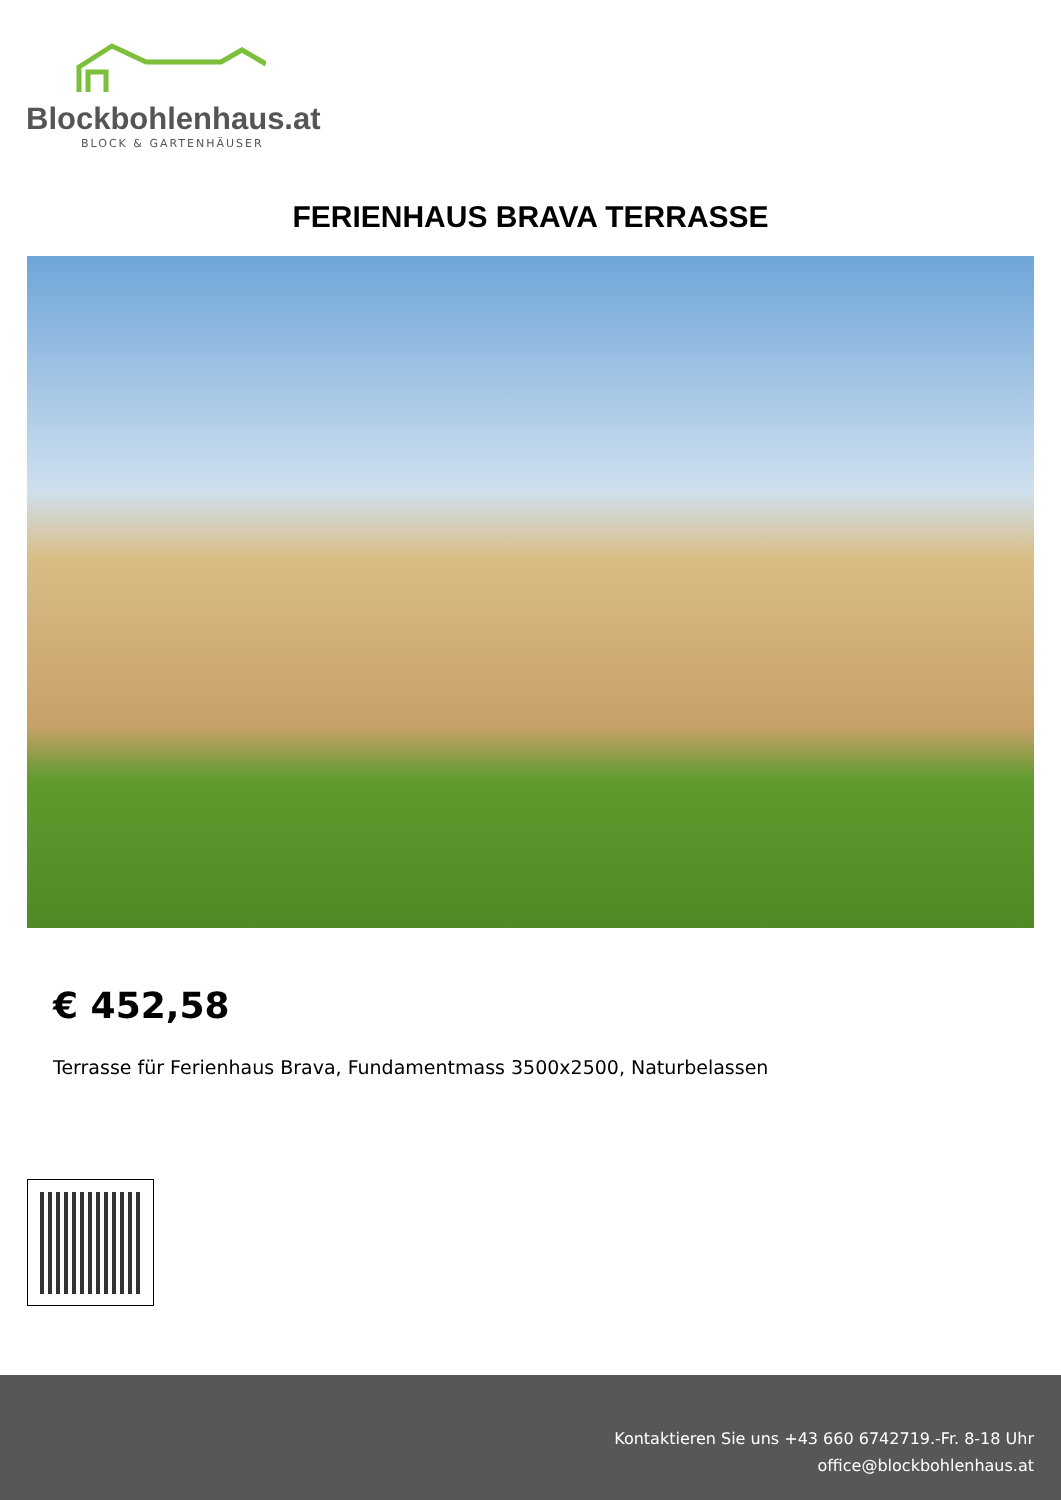Blockbohlenhaus.at
BLOCK & GARTENHÄUSER
FERIENHAUS BRAVA TERRASSE
€ 452,58
Terrasse für Ferienhaus Brava, Fundamentmass 3500x2500, Naturbelassen
Kontaktieren Sie uns +43 660 6742719.-Fr. 8-18 Uhr
office@blockbohlenhaus.at